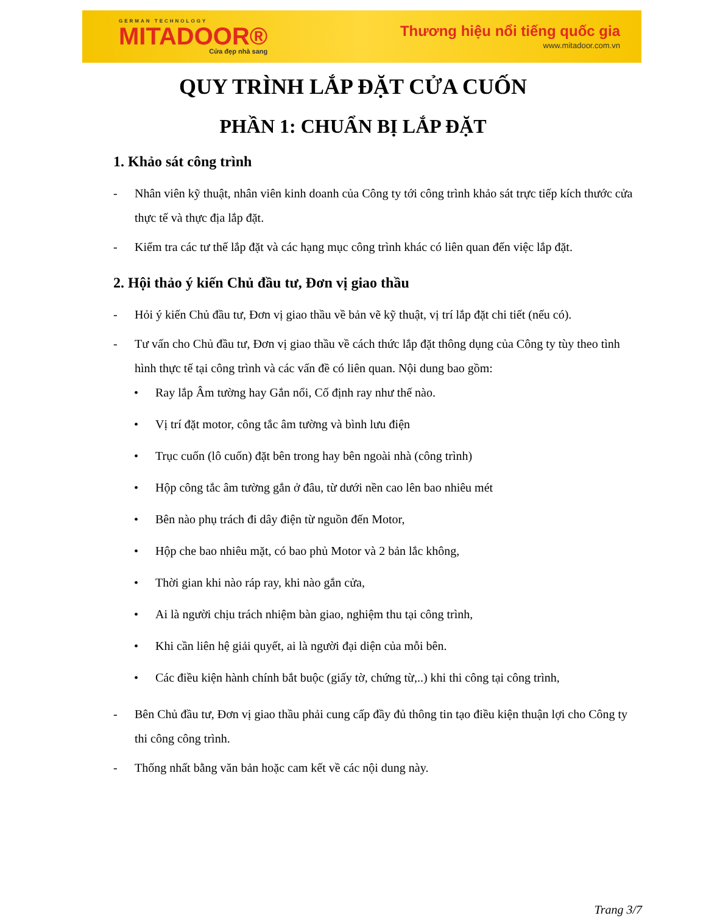GERMAN TECHNOLOGY
MITADOOR®
Cửa đẹp nhà sang
Thương hiệu nổi tiếng quốc gia
www.mitadoor.com.vn
QUY TRÌNH LẮP ĐẶT CỬA CUỐN
PHẦN 1: CHUẨN BỊ LẮP ĐẶT
1. Khảo sát công trình
- Nhân viên kỹ thuật, nhân viên kinh doanh của Công ty tới công trình khảo sát trực tiếp kích thước cửa thực tế và thực địa lắp đặt.
- Kiểm tra các tư thế lắp đặt và các hạng mục công trình khác có liên quan đến việc lắp đặt.
2. Hội thảo ý kiến Chủ đầu tư, Đơn vị giao thầu
- Hỏi ý kiến Chủ đầu tư, Đơn vị giao thầu về bản vẽ kỹ thuật, vị trí lắp đặt chi tiết (nếu có).
- Tư vấn cho Chủ đầu tư, Đơn vị giao thầu về cách thức lắp đặt thông dụng của Công ty tùy theo tình hình thực tế tại công trình và các vấn đề có liên quan. Nội dung bao gồm:
• Ray lắp Âm tường hay Gắn nổi, Cố định ray như thế nào.
• Vị trí đặt motor, công tắc âm tường và bình lưu điện
• Trục cuốn (lô cuốn) đặt bên trong hay bên ngoài nhà (công trình)
• Hộp công tắc âm tường gắn ở đâu, từ dưới nền cao lên bao nhiêu mét
• Bên nào phụ trách đi dây điện từ nguồn đến Motor,
• Hộp che bao nhiêu mặt, có bao phủ Motor và 2 bản lắc không,
• Thời gian khi nào ráp ray, khi nào gắn cửa,
• Ai là người chịu trách nhiệm bàn giao, nghiệm thu tại công trình,
• Khi cần liên hệ giải quyết, ai là người đại diện của mỗi bên.
• Các điều kiện hành chính bắt buộc (giấy tờ, chứng từ,..) khi thi công tại công trình,
- Bên Chủ đầu tư, Đơn vị giao thầu phải cung cấp đầy đủ thông tin tạo điều kiện thuận lợi cho Công ty thi công công trình.
- Thống nhất bằng văn bản hoặc cam kết về các nội dung này.
Trang 3/7